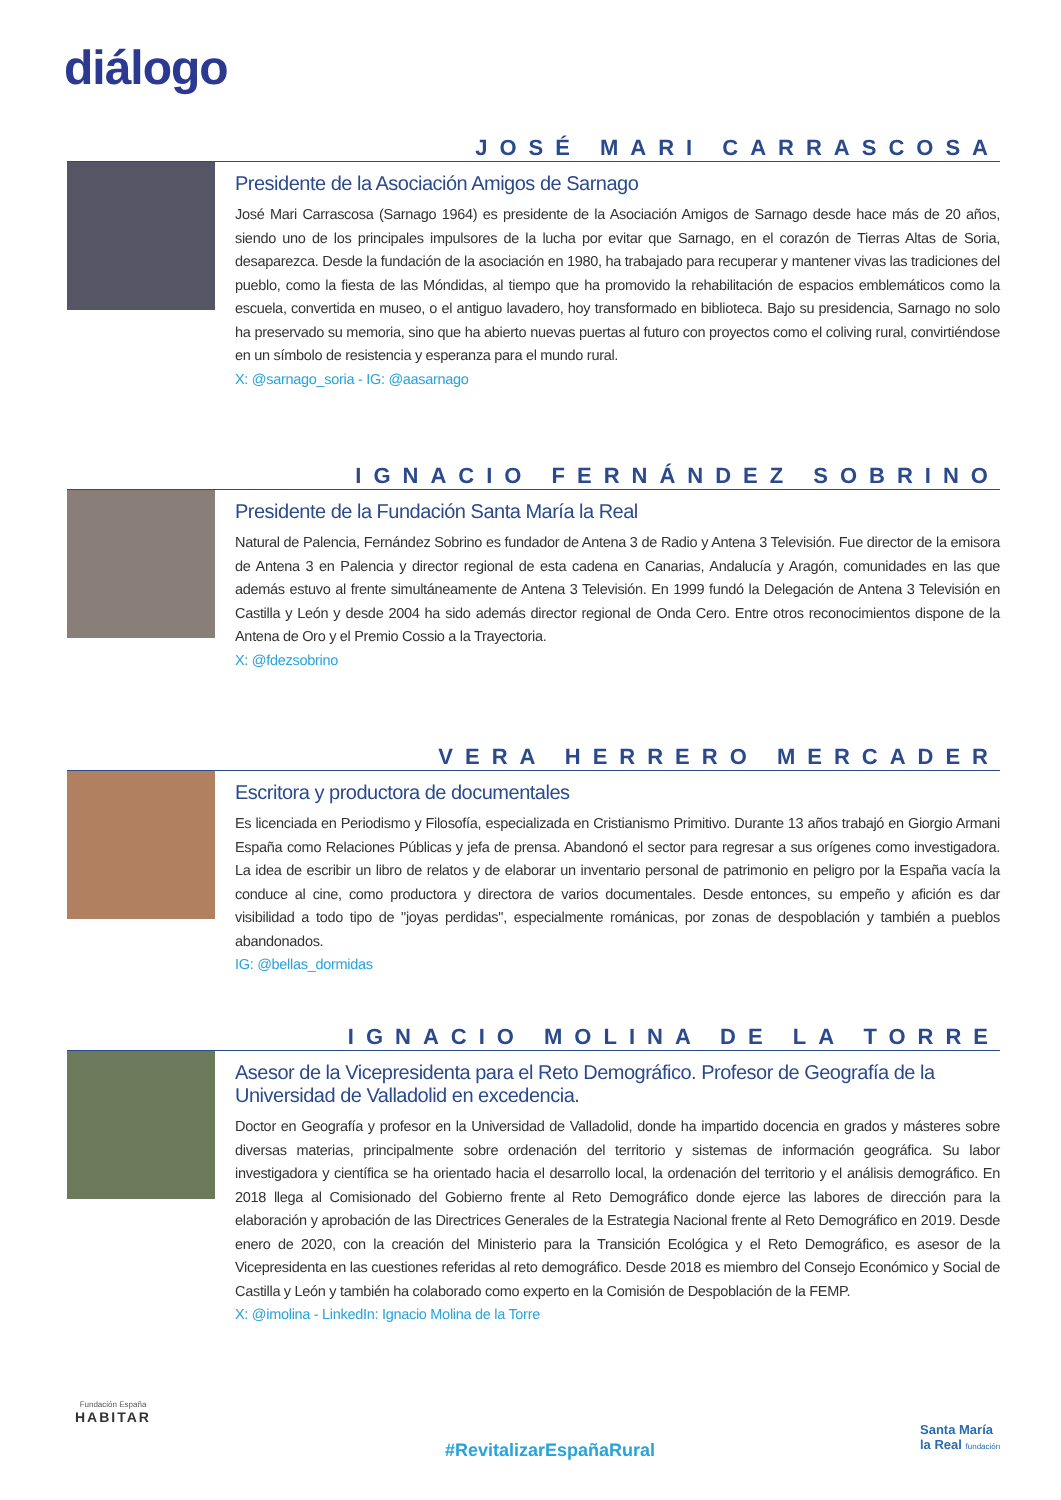diálogo
JOSÉ MARI CARRASCOSA
Presidente de la Asociación Amigos de Sarnago
José Mari Carrascosa (Sarnago 1964) es presidente de la Asociación Amigos de Sarnago desde hace más de 20 años, siendo uno de los principales impulsores de la lucha por evitar que Sarnago, en el corazón de Tierras Altas de Soria, desaparezca. Desde la fundación de la asociación en 1980, ha trabajado para recuperar y mantener vivas las tradiciones del pueblo, como la fiesta de las Móndidas, al tiempo que ha promovido la rehabilitación de espacios emblemáticos como la escuela, convertida en museo, o el antiguo lavadero, hoy transformado en biblioteca. Bajo su presidencia, Sarnago no solo ha preservado su memoria, sino que ha abierto nuevas puertas al futuro con proyectos como el coliving rural, convirtiéndose en un símbolo de resistencia y esperanza para el mundo rural.
X: @sarnago_soria - IG: @aasarnago
IGNACIO FERNÁNDEZ SOBRINO
Presidente de la Fundación Santa María la Real
Natural de Palencia, Fernández Sobrino es fundador de Antena 3 de Radio y Antena 3 Televisión. Fue director de la emisora de Antena 3 en Palencia y director regional de esta cadena en Canarias, Andalucía y Aragón, comunidades en las que además estuvo al frente simultáneamente de Antena 3 Televisión. En 1999 fundó la Delegación de Antena 3 Televisión en Castilla y León y desde 2004 ha sido además director regional de Onda Cero. Entre otros reconocimientos dispone de la Antena de Oro y el Premio Cossio a la Trayectoria.
X: @fdezsobrino
VERA HERRERO MERCADER
Escritora y productora de documentales
Es licenciada en Periodismo y Filosofía, especializada en Cristianismo Primitivo. Durante 13 años trabajó en Giorgio Armani España como Relaciones Públicas y jefa de prensa. Abandonó el sector para regresar a sus orígenes como investigadora. La idea de escribir un libro de relatos y de elaborar un inventario personal de patrimonio en peligro por la España vacía la conduce al cine, como productora y directora de varios documentales. Desde entonces, su empeño y afición es dar visibilidad a todo tipo de "joyas perdidas", especialmente románicas, por zonas de despoblación y también a pueblos abandonados.
IG: @bellas_dormidas
IGNACIO MOLINA DE LA TORRE
Asesor de la Vicepresidenta para el Reto Demográfico. Profesor de Geografía de la Universidad de Valladolid en excedencia.
Doctor en Geografía y profesor en la Universidad de Valladolid, donde ha impartido docencia en grados y másteres sobre diversas materias, principalmente sobre ordenación del territorio y sistemas de información geográfica. Su labor investigadora y científica se ha orientado hacia el desarrollo local, la ordenación del territorio y el análisis demográfico. En 2018 llega al Comisionado del Gobierno frente al Reto Demográfico donde ejerce las labores de dirección para la elaboración y aprobación de las Directrices Generales de la Estrategia Nacional frente al Reto Demográfico en 2019. Desde enero de 2020, con la creación del Ministerio para la Transición Ecológica y el Reto Demográfico, es asesor de la Vicepresidenta en las cuestiones referidas al reto demográfico. Desde 2018 es miembro del Consejo Económico y Social de Castilla y León y también ha colaborado como experto en la Comisión de Despoblación de la FEMP.
X: @imolina - LinkedIn: Ignacio Molina de la Torre
Fundación España
HABITAR
#RevitalizarEspañaRural
Santa María
la Real fundación